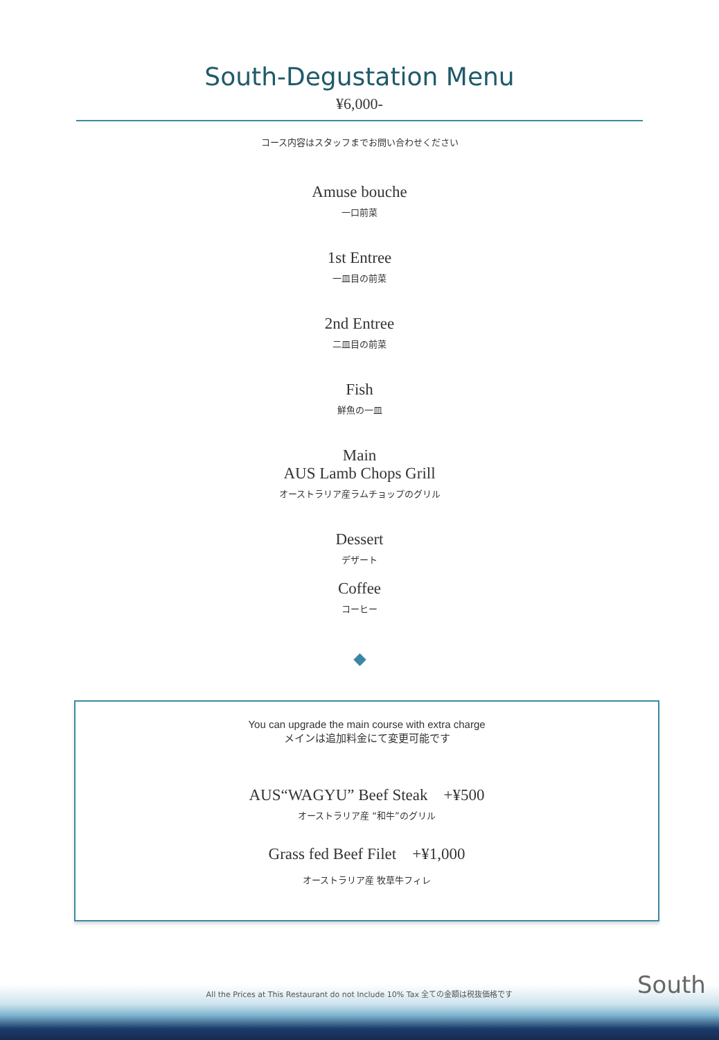South-Degustation Menu
¥6,000-
コース内容はスタッフまでお問い合わせください
Amuse bouche
一口前菜
1st Entree
一皿目の前菜
2nd Entree
二皿目の前菜
Fish
鮮魚の一皿
Main
AUS Lamb Chops Grill
オーストラリア産ラムチョップのグリル
Dessert
デザート
Coffee
コーヒー
You can upgrade the main course with extra charge
メインは追加料金にて変更可能です
AUS“WAGYU” Beef Steak +¥500
オーストラリア産 “和牛”のグリル
Grass fed Beef Filet +¥1,000
オーストラリア産 牧草牛フィレ
All the Prices at This Restaurant do not Include 10% Tax 全ての金額は税抜価格です South